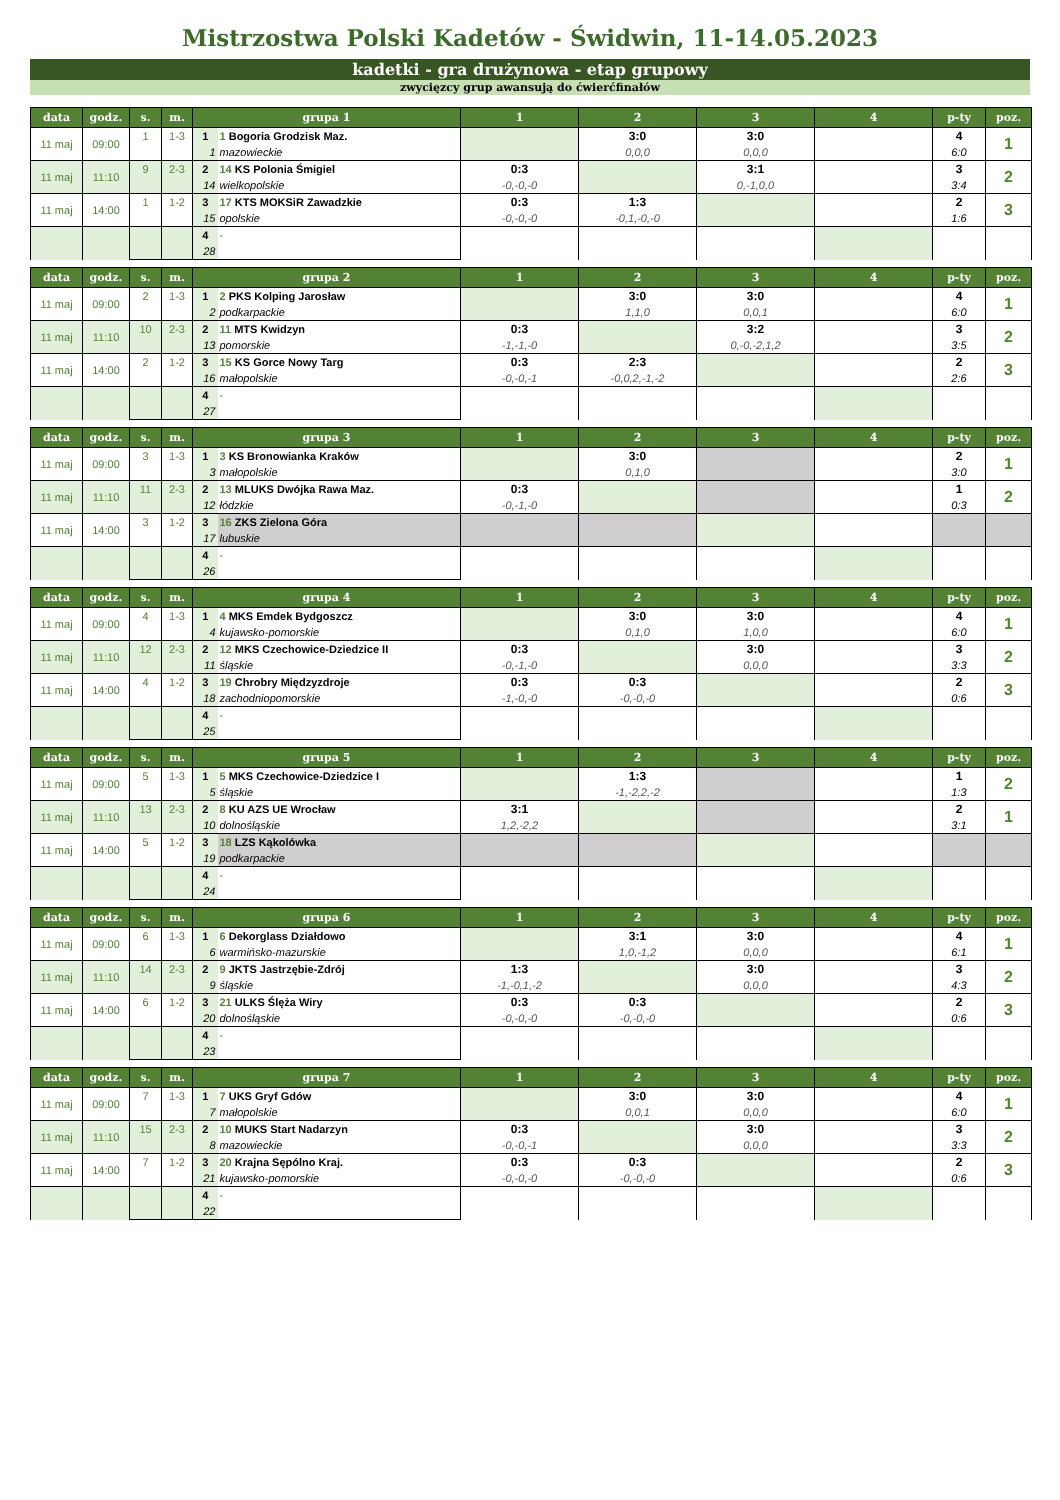Mistrzostwa Polski Kadetów - Świdwin, 11-14.05.2023
kadetki - gra drużynowa - etap grupowy
zwycięzcy grup awansują do ćwierćfinałów
| data | godz. | s. | m. | grupa 1 | | 1 | 2 | 3 | 4 | p-ty | poz. |
| --- | --- | --- | --- | --- | --- | --- | --- | --- | --- | --- | --- |
| 11 maj | 09:00 | 1 | 1-3 | 1 | 1 Bogoria Grodzisk Maz. | | 3:0 | 3:0 | | 4 | 1 |
| | | | | 1 | mazowieckie | | 0,0,0 | 0,0,0 | | 6:0 | |
| 11 maj | 11:10 | 9 | 2-3 | 2 | 14 KS Polonia Śmigiel | 0:3 | | 3:1 | | 3 | 2 |
| | | | | 14 | wielkopolskie | -0,-0,-0 | | 0,-1,0,0 | | 3:4 | |
| 11 maj | 14:00 | 1 | 1-2 | 3 | 17 KTS MOKSiR Zawadzkie | 0:3 | 1:3 | | | 2 | 3 |
| | | | | 15 | opolskie | -0,-0,-0 | -0,1,-0,-0 | | | 1:6 | |
| | | | | 4 | - | | | | | | |
| | | | | 28 | | | | | | | |
| data | godz. | s. | m. | grupa 2 | | 1 | 2 | 3 | 4 | p-ty | poz. |
| --- | --- | --- | --- | --- | --- | --- | --- | --- | --- | --- | --- |
| 11 maj | 09:00 | 2 | 1-3 | 1 | 2 PKS Kolping Jarosław | | 3:0 | 3:0 | | 4 | 1 |
| | | | | 2 | podkarpackie | | 1,1,0 | 0,0,1 | | 6:0 | |
| 11 maj | 11:10 | 10 | 2-3 | 2 | 11 MTS Kwidzyn | 0:3 | | 3:2 | | 3 | 2 |
| | | | | 13 | pomorskie | -1,-1,-0 | | 0,-0,-2,1,2 | | 3:5 | |
| 11 maj | 14:00 | 2 | 1-2 | 3 | 15 KS Gorce Nowy Targ | 0:3 | 2:3 | | | 2 | 3 |
| | | | | 16 | małopolskie | -0,-0,-1 | -0,0,2,-1,-2 | | | 2:6 | |
| | | | | 4 | - | | | | | | |
| | | | | 27 | | | | | | | |
| data | godz. | s. | m. | grupa 3 | | 1 | 2 | 3 | 4 | p-ty | poz. |
| --- | --- | --- | --- | --- | --- | --- | --- | --- | --- | --- | --- |
| 11 maj | 09:00 | 3 | 1-3 | 1 | 3 KS Bronowianka Kraków | | 3:0 | | | 2 | 1 |
| | | | | 3 | małopolskie | | 0,1,0 | | | 3:0 | |
| 11 maj | 11:10 | 11 | 2-3 | 2 | 13 MLUKS Dwójka Rawa Maz. | 0:3 | | | | 1 | 2 |
| | | | | 12 | łódzkie | -0,-1,-0 | | | | 0:3 | |
| 11 maj | 14:00 | 3 | 1-2 | 3 | 16 ZKS Zielona Góra | | | | | | |
| | | | | 17 | lubuskie | | | | | | |
| | | | | 4 | - | | | | | | |
| | | | | 26 | | | | | | | |
| data | godz. | s. | m. | grupa 4 | | 1 | 2 | 3 | 4 | p-ty | poz. |
| --- | --- | --- | --- | --- | --- | --- | --- | --- | --- | --- | --- |
| 11 maj | 09:00 | 4 | 1-3 | 1 | 4 MKS Emdek Bydgoszcz | | 3:0 | 3:0 | | 4 | 1 |
| | | | | 4 | kujawsko-pomorskie | | 0,1,0 | 1,0,0 | | 6:0 | |
| 11 maj | 11:10 | 12 | 2-3 | 2 | 12 MKS Czechowice-Dziedzice II | 0:3 | | 3:0 | | 3 | 2 |
| | | | | 11 | śląskie | -0,-1,-0 | | 0,0,0 | | 3:3 | |
| 11 maj | 14:00 | 4 | 1-2 | 3 | 19 Chrobry Międzyzdroje | 0:3 | 0:3 | | | 2 | 3 |
| | | | | 18 | zachodniopomorskie | -1,-0,-0 | -0,-0,-0 | | | 0:6 | |
| | | | | 4 | - | | | | | | |
| | | | | 25 | | | | | | | |
| data | godz. | s. | m. | grupa 5 | | 1 | 2 | 3 | 4 | p-ty | poz. |
| --- | --- | --- | --- | --- | --- | --- | --- | --- | --- | --- | --- |
| 11 maj | 09:00 | 5 | 1-3 | 1 | 5 MKS Czechowice-Dziedzice I | | 1:3 | | | 1 | 2 |
| | | | | 5 | śląskie | | -1,-2,2,-2 | | | 1:3 | |
| 11 maj | 11:10 | 13 | 2-3 | 2 | 8 KU AZS UE Wrocław | 3:1 | | | | 2 | 1 |
| | | | | 10 | dolnośląskie | 1,2,-2,2 | | | | 3:1 | |
| 11 maj | 14:00 | 5 | 1-2 | 3 | 18 LZS Kąkolówka | | | | | | |
| | | | | 19 | podkarpackie | | | | | | |
| | | | | 4 | - | | | | | | |
| | | | | 24 | | | | | | | |
| data | godz. | s. | m. | grupa 6 | | 1 | 2 | 3 | 4 | p-ty | poz. |
| --- | --- | --- | --- | --- | --- | --- | --- | --- | --- | --- | --- |
| 11 maj | 09:00 | 6 | 1-3 | 1 | 6 Dekorglass Działdowo | | 3:1 | 3:0 | | 4 | 1 |
| | | | | 6 | warmińsko-mazurskie | | 1,0,-1,2 | 0,0,0 | | 6:1 | |
| 11 maj | 11:10 | 14 | 2-3 | 2 | 9 JKTS Jastrzębie-Zdrój | 1:3 | | 3:0 | | 3 | 2 |
| | | | | 9 | śląskie | -1,-0,1,-2 | | 0,0,0 | | 4:3 | |
| 11 maj | 14:00 | 6 | 1-2 | 3 | 21 ULKS Ślęża Wiry | 0:3 | 0:3 | | | 2 | 3 |
| | | | | 20 | dolnośląskie | -0,-0,-0 | -0,-0,-0 | | | 0:6 | |
| | | | | 4 | - | | | | | | |
| | | | | 23 | | | | | | | |
| data | godz. | s. | m. | grupa 7 | | 1 | 2 | 3 | 4 | p-ty | poz. |
| --- | --- | --- | --- | --- | --- | --- | --- | --- | --- | --- | --- |
| 11 maj | 09:00 | 7 | 1-3 | 1 | 7 UKS Gryf Gdów | | 3:0 | 3:0 | | 4 | 1 |
| | | | | 7 | małopolskie | | 0,0,1 | 0,0,0 | | 6:0 | |
| 11 maj | 11:10 | 15 | 2-3 | 2 | 10 MUKS Start Nadarzyn | 0:3 | | 3:0 | | 3 | 2 |
| | | | | 8 | mazowieckie | -0,-0,-1 | | 0,0,0 | | 3:3 | |
| 11 maj | 14:00 | 7 | 1-2 | 3 | 20 Krajna Sępólno Kraj. | 0:3 | 0:3 | | | 2 | 3 |
| | | | | 21 | kujawsko-pomorskie | -0,-0,-0 | -0,-0,-0 | | | 0:6 | |
| | | | | 4 | - | | | | | | |
| | | | | 22 | | | | | | | |